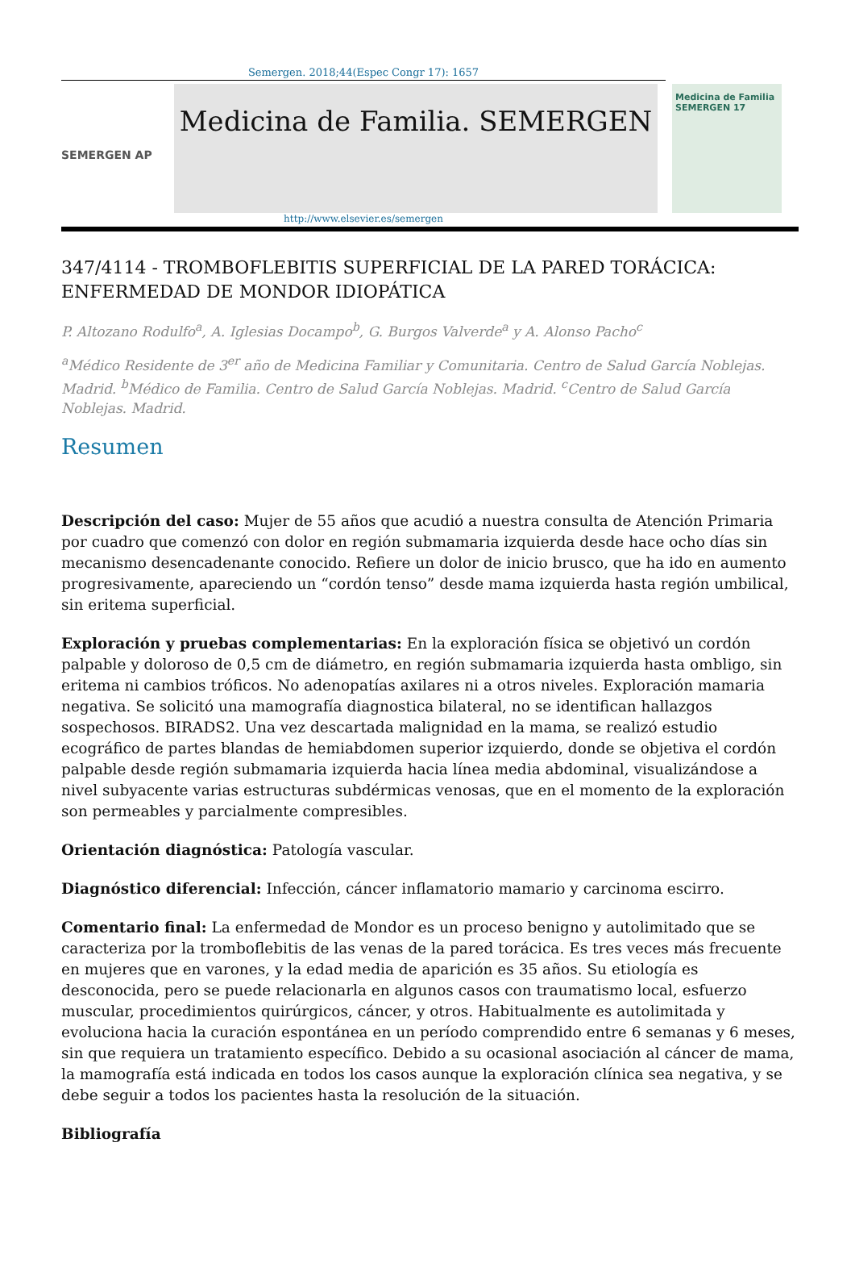Semergen. 2018;44(Espec Congr 17): 1657
SEMERGEN AP
Medicina de Familia. SEMERGEN
Medicina de Familia SEMERGEN 17
http://www.elsevier.es/semergen
347/4114 - TROMBOFLEBITIS SUPERFICIAL DE LA PARED TORÁCICA: ENFERMEDAD DE MONDOR IDIOPÁTICA
P. Altozano Rodulfo<sup>a</sup>, A. Iglesias Docampo<sup>b</sup>, G. Burgos Valverde<sup>a</sup> y A. Alonso Pacho<sup>c</sup>
<sup>a</sup> Médico Residente de 3<sup>er</sup> año de Medicina Familiar y Comunitaria. Centro de Salud García Noblejas. Madrid. <sup>b</sup>Médico de Familia. Centro de Salud García Noblejas. Madrid. <sup>c</sup>Centro de Salud García Noblejas. Madrid.
Resumen
Descripción del caso: Mujer de 55 años que acudió a nuestra consulta de Atención Primaria por cuadro que comenzó con dolor en región submamaria izquierda desde hace ocho días sin mecanismo desencadenante conocido. Refiere un dolor de inicio brusco, que ha ido en aumento progresivamente, apareciendo un “cordón tenso” desde mama izquierda hasta región umbilical, sin eritema superficial.
Exploración y pruebas complementarias: En la exploración física se objetivó un cordón palpable y doloroso de 0,5 cm de diámetro, en región submamaria izquierda hasta ombligo, sin eritema ni cambios tróficos. No adenopatías axilares ni a otros niveles. Exploración mamaria negativa. Se solicitó una mamografía diagnostica bilateral, no se identifican hallazgos sospechosos. BIRADS2. Una vez descartada malignidad en la mama, se realizó estudio ecográfico de partes blandas de hemiabdomen superior izquierdo, donde se objetiva el cordón palpable desde región submamaria izquierda hacia línea media abdominal, visualizándose a nivel subyacente varias estructuras subdérmicas venosas, que en el momento de la exploración son permeables y parcialmente compresibles.
Orientación diagnóstica: Patología vascular.
Diagnóstico diferencial: Infección, cáncer inflamatorio mamario y carcinoma escirro.
Comentario final: La enfermedad de Mondor es un proceso benigno y autolimitado que se caracteriza por la tromboflebitis de las venas de la pared torácica. Es tres veces más frecuente en mujeres que en varones, y la edad media de aparición es 35 años. Su etiología es desconocida, pero se puede relacionarla en algunos casos con traumatismo local, esfuerzo muscular, procedimientos quirúrgicos, cáncer, y otros. Habitualmente es autolimitada y evoluciona hacia la curación espontánea en un período comprendido entre 6 semanas y 6 meses, sin que requiera un tratamiento específico. Debido a su ocasional asociación al cáncer de mama, la mamografía está indicada en todos los casos aunque la exploración clínica sea negativa, y se debe seguir a todos los pacientes hasta la resolución de la situación.
Bibliografía